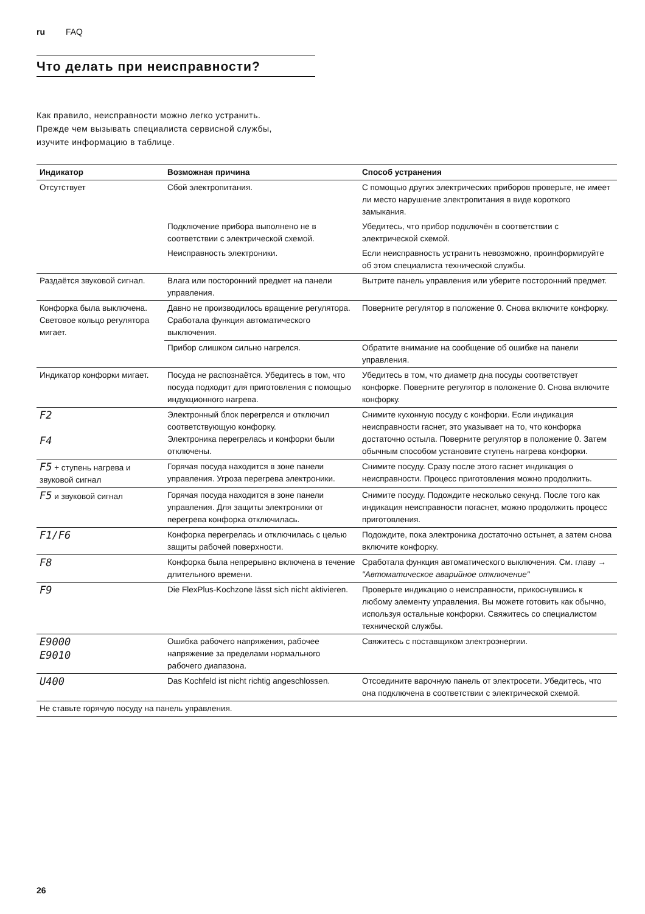ru FAQ
Что делать при неисправности?
Как правило, неисправности можно легко устранить.
Прежде чем вызывать специалиста сервисной службы,
изучите информацию в таблице.
| Индикатор | Возможная причина | Способ устранения |
| --- | --- | --- |
| Отсутствует | Сбой электропитания. | С помощью других электрических приборов проверьте, не имеет ли место нарушение электропитания в виде короткого замыкания. |
| | Подключение прибора выполнено не в соответствии с электрической схемой. | Убедитесь, что прибор подключён в соответствии с электрической схемой. |
| | Неисправность электроники. | Если неисправность устранить невозможно, проинформируйте об этом специалиста технической службы. |
| Раздаётся звуковой сигнал. | Влага или посторонний предмет на панели управления. | Вытрите панель управления или уберите посторонний предмет. |
| Конфорка была выключена. Световое кольцо регулятора мигает. | Давно не производилось вращение регулятора. Сработала функция автоматического выключения. | Поверните регулятор в положение 0. Снова включите конфорку. |
| | Прибор слишком сильно нагрелся. | Обратите внимание на сообщение об ошибке на панели управления. |
| Индикатор конфорки мигает. | Посуда не распознаётся. Убедитесь в том, что посуда подходит для приготовления с помощью индукционного нагрева. | Убедитесь в том, что диаметр дна посуды соответствует конфорке. Поверните регулятор в положение 0. Снова включите конфорку. |
| F2 F4 | Электронный блок перегрелся и отключил соответствующую конфорку. Электроника перегрелась и конфорки были отключены. | Снимите кухонную посуду с конфорки. Если индикация неисправности гаснет, это указывает на то, что конфорка достаточно остыла. Поверните регулятор в положение 0. Затем обычным способом установите ступень нагрева конфорки. |
| F5 + ступень нагрева и звуковой сигнал | Горячая посуда находится в зоне панели управления. Угроза перегрева электроники. | Снимите посуду. Сразу после этого гаснет индикация о неисправности. Процесс приготовления можно продолжить. |
| F5 и звуковой сигнал | Горячая посуда находится в зоне панели управления. Для защиты электроники от перегрева конфорка отключилась. | Снимите посуду. Подождите несколько секунд. После того как индикация неисправности погаснет, можно продолжить процесс приготовления. |
| F1/F6 | Конфорка перегрелась и отключилась с целью защиты рабочей поверхности. | Подождите, пока электроника достаточно остынет, а затем снова включите конфорку. |
| F8 | Конфорка была непрерывно включена в течение длительного времени. | Сработала функция автоматического выключения. См. главу → "Автоматическое аварийное отключение" |
| F9 | Die FlexPlus-Kochzone lässt sich nicht aktivieren. | Проверьте индикацию о неисправности, прикоснувшись к любому элементу управления. Вы можете готовить как обычно, используя остальные конфорки. Свяжитесь со специалистом технической службы. |
| E9000 E9010 | Ошибка рабочего напряжения, рабочее напряжение за пределами нормального рабочего диапазона. | Свяжитесь с поставщиком электроэнергии. |
| U400 | Das Kochfeld ist nicht richtig angeschlossen. | Отсоедините варочную панель от электросети. Убедитесь, что она подключена в соответствии с электрической схемой. |
| Не ставьте горячую посуду на панель управления. | | |
26